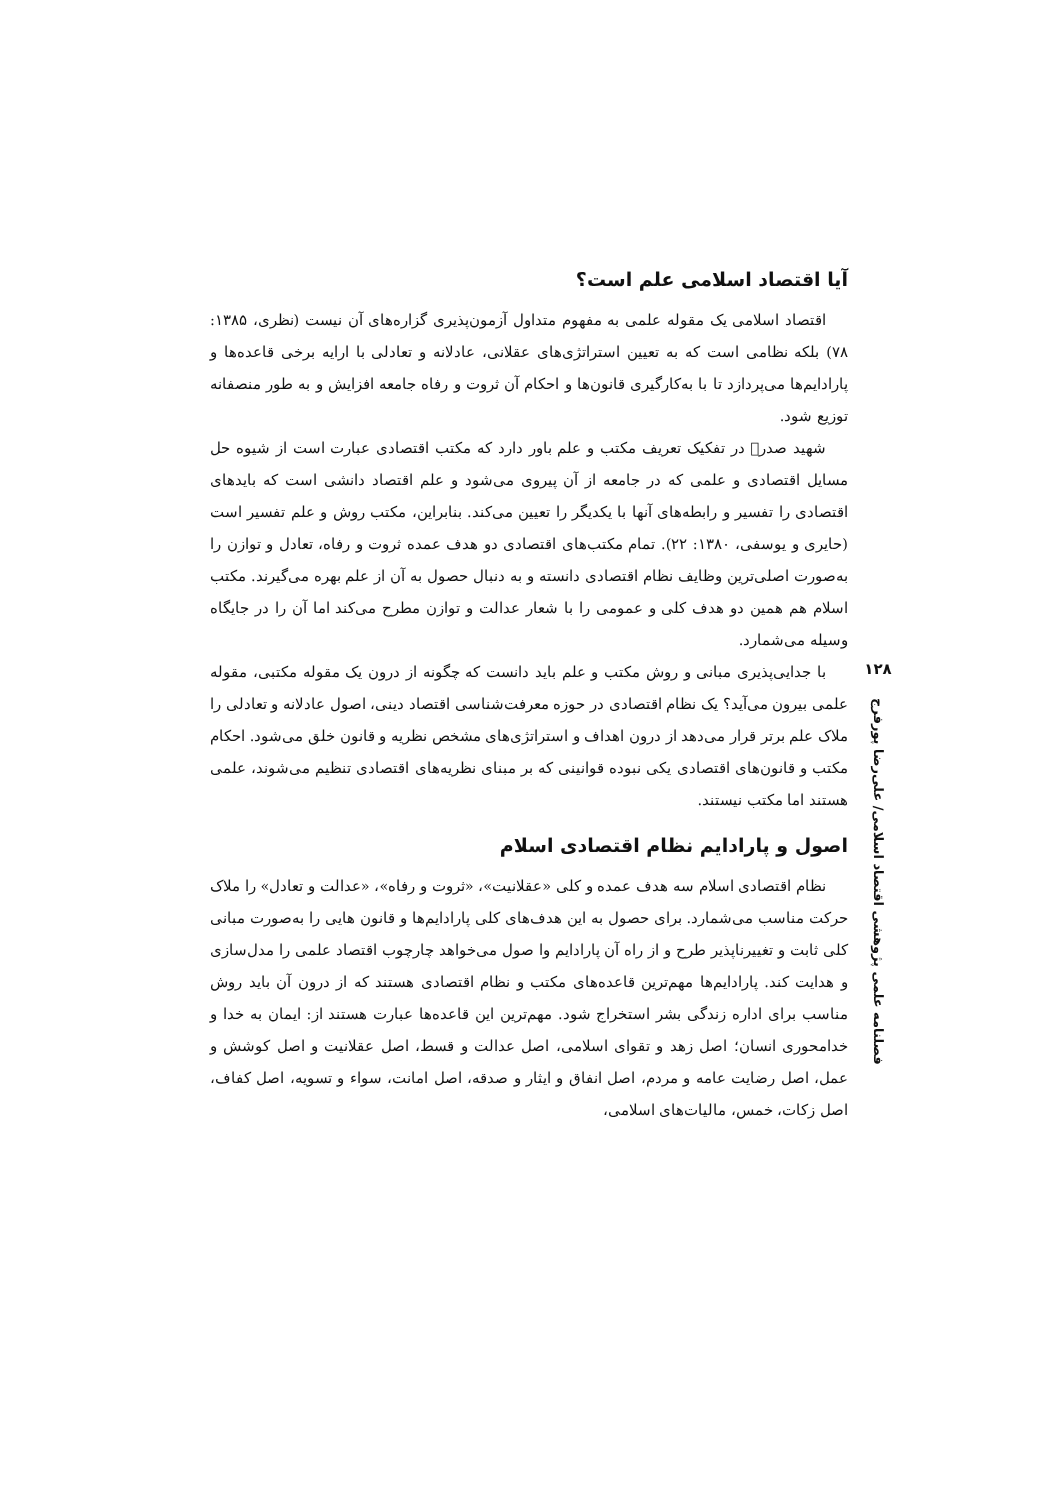آیا اقتصاد اسلامی علم است؟
اقتصاد اسلامی یک مقوله علمی به مفهوم متداول آزمون‌پذیری گزاره‌های آن نیست (نظری، ۱۳۸۵: ۷۸) بلکه نظامی است که به تعیین استراتژی‌های عقلانی، عادلانه و تعادلی با ارایه برخی قاعده‌ها و پارادایم‌ها می‌پردازد تا با به‌کارگیری قانون‌ها و احکام آن ثروت و رفاه جامعه افزایش و به طور منصفانه توزیع شود.
شهید صدر﷬ در تفکیک تعریف مکتب و علم باور دارد که مکتب اقتصادی عبارت است از شیوه حل مسایل اقتصادی و علمی که در جامعه از آن پیروی می‌شود و علم اقتصاد دانشی است که بایدهای اقتصادی را تفسیر و رابطه‌های آنها با یکدیگر را تعیین می‌کند. بنابراین، مکتب روش و علم تفسیر است (حایری و یوسفی، ۱۳۸۰: ۲۲). تمام مکتب‌های اقتصادی دو هدف عمده ثروت و رفاه، تعادل و توازن را به‌صورت اصلی‌ترین وظایف نظام اقتصادی دانسته و به دنبال حصول به آن از علم بهره می‌گیرند. مکتب اسلام هم همین دو هدف کلی و عمومی را با شعار عدالت و توازن مطرح می‌کند اما آن را در جایگاه وسیله می‌شمارد.
با جدایی‌پذیری مبانی و روش مکتب و علم باید دانست که چگونه از درون یک مقوله مکتبی، مقوله علمی بیرون می‌آید؟ یک نظام اقتصادی در حوزه معرفت‌شناسی اقتصاد دینی، اصول عادلانه و تعادلی را ملاک علم برتر قرار می‌دهد از درون اهداف و استراتژی‌های مشخص نظریه و قانون خلق می‌شود. احکام مکتب و قانون‌های اقتصادی یکی نبوده قوانینی که بر مبنای نظریه‌های اقتصادی تنظیم می‌شوند، علمی هستند اما مکتب نیستند.
اصول و پارادایم نظام اقتصادی اسلام
نظام اقتصادی اسلام سه هدف عمده و کلی «عقلانیت»، «ثروت و رفاه»، «عدالت و تعادل» را ملاک حرکت مناسب می‌شمارد. برای حصول به این هدف‌های کلی پارادایم‌ها و قانون هایی را به‌صورت مبانی کلی ثابت و تغییرناپذیر طرح و از راه آن پارادایم وا صول می‌خواهد چارچوب اقتصاد علمی را مدل‌سازی و هدایت کند. پارادایم‌ها مهم‌ترین قاعده‌های مکتب و نظام اقتصادی هستند که از درون آن باید روش مناسب برای اداره زندگی بشر استخراج شود. مهم‌ترین این قاعده‌ها عبارت هستند از: ایمان به خدا و خدامحوری انسان؛ اصل زهد و تقوای اسلامی، اصل عدالت و قسط، اصل عقلانیت و اصل کوشش و عمل، اصل رضایت عامه و مردم، اصل انفاق و ایثار و صدقه، اصل امانت، سواء و تسویه، اصل کفاف، اصل زکات، خمس، مالیات‌های اسلامی،
۱۲۸
فصلنامه علمی پژوهشی اقتصاد اسلامی/ علی‌رضا پورفرج